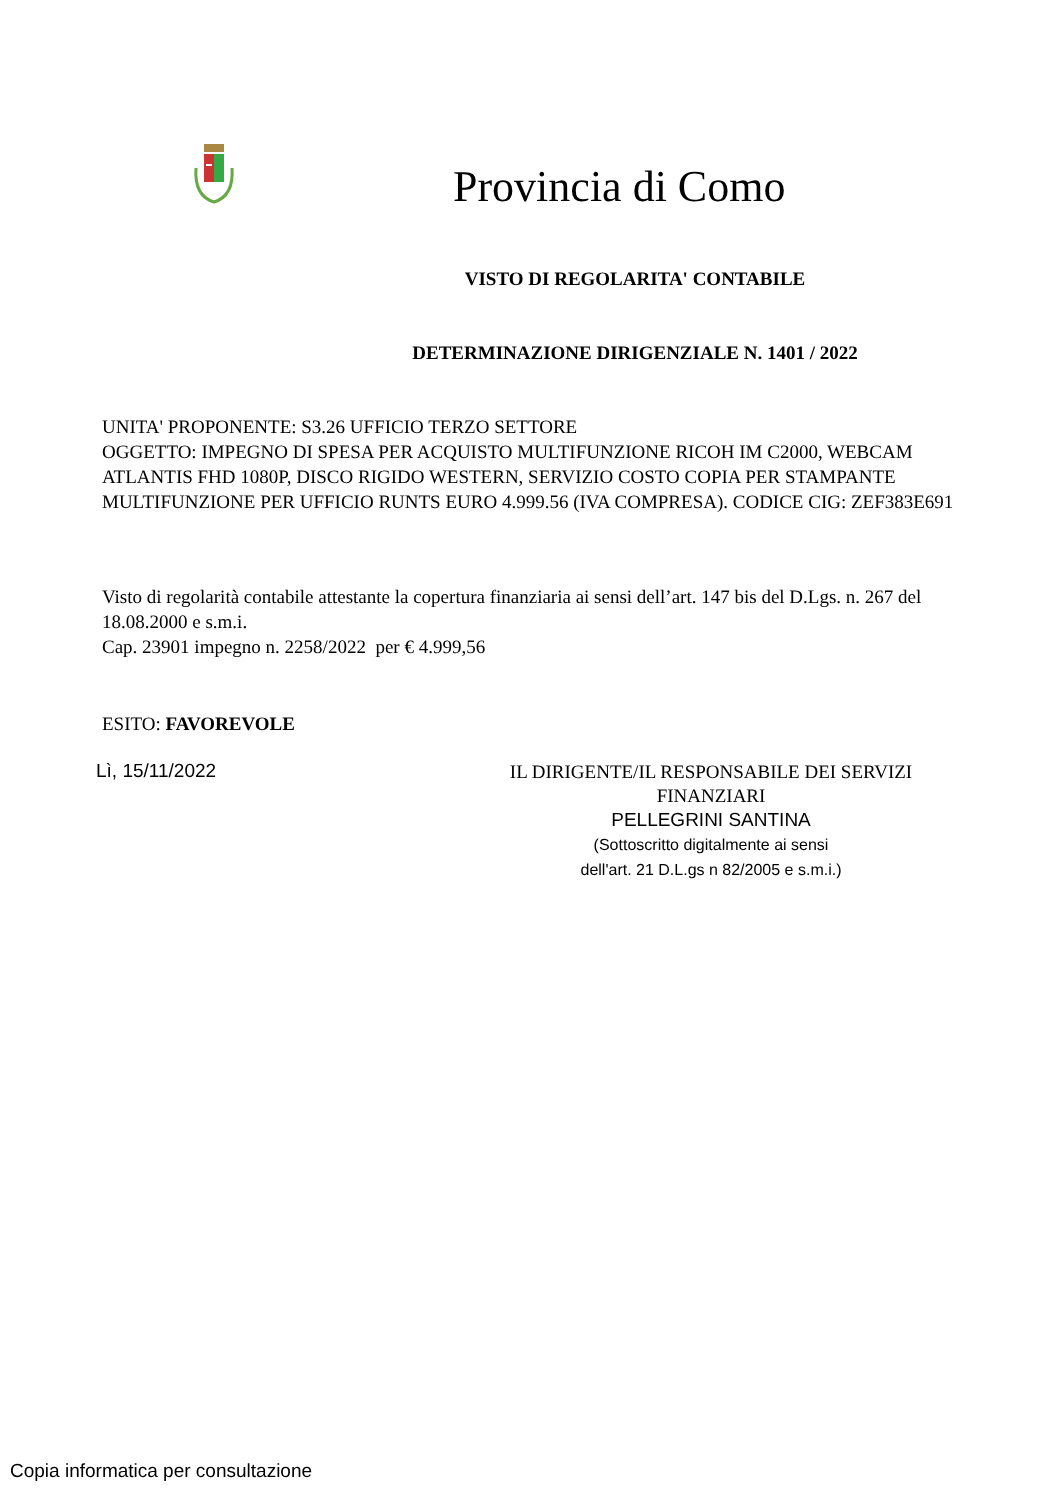Provincia di Como
VISTO DI REGOLARITA' CONTABILE
DETERMINAZIONE DIRIGENZIALE N. 1401 / 2022
UNITA' PROPONENTE: S3.26 UFFICIO TERZO SETTORE
OGGETTO: IMPEGNO DI SPESA PER ACQUISTO MULTIFUNZIONE RICOH IM C2000, WEBCAM ATLANTIS FHD 1080P, DISCO RIGIDO WESTERN, SERVIZIO COSTO COPIA PER STAMPANTE MULTIFUNZIONE PER UFFICIO RUNTS EURO 4.999.56 (IVA COMPRESA). CODICE CIG: ZEF383E691
Visto di regolarità contabile attestante la copertura finanziaria ai sensi dell’art. 147 bis del D.Lgs. n. 267 del 18.08.2000 e s.m.i.
Cap. 23901 impegno n. 2258/2022 per € 4.999,56
ESITO: FAVOREVOLE
Lì, 15/11/2022
IL DIRIGENTE/IL RESPONSABILE DEI SERVIZI FINANZIARI
PELLEGRINI SANTINA
(Sottoscritto digitalmente ai sensi
dell'art. 21 D.L.gs n 82/2005 e s.m.i.)
Copia informatica per consultazione